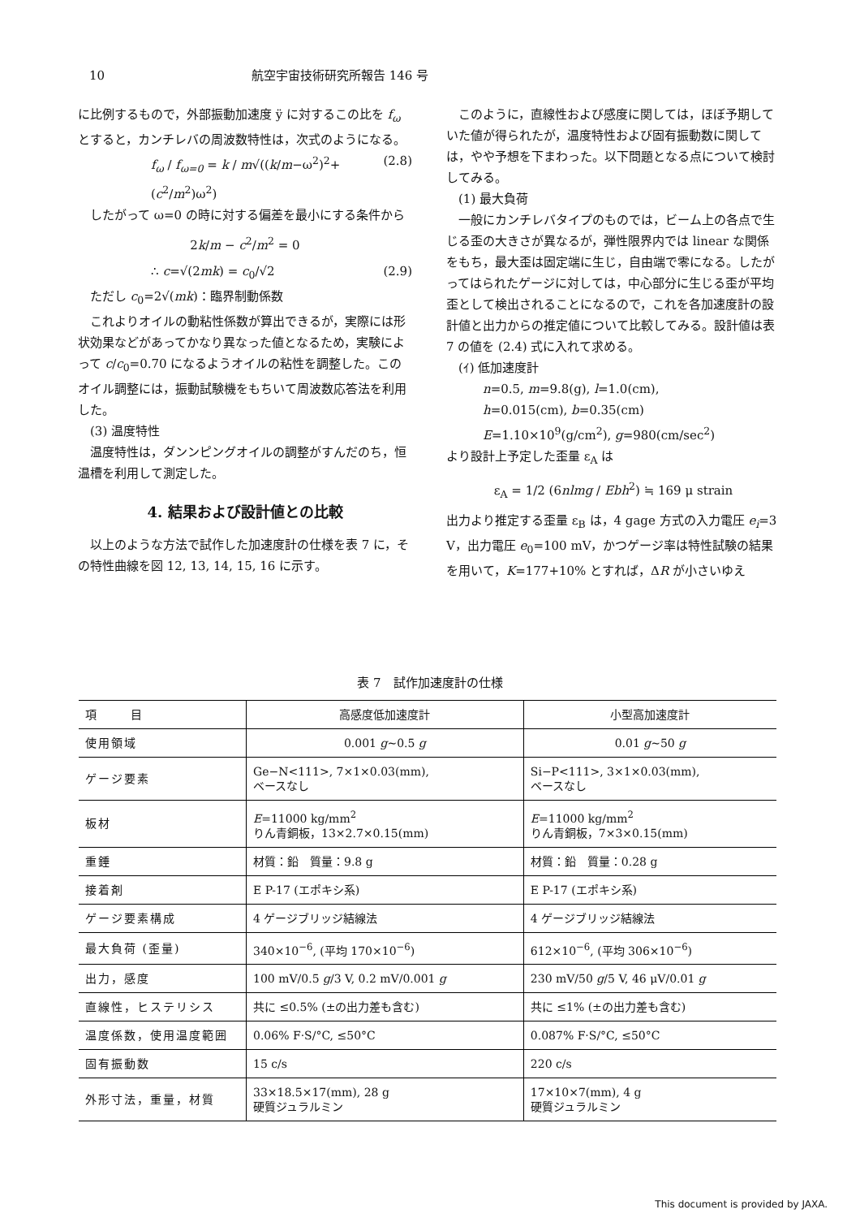10 航空宇宙技術研究所報告 146 号
に比例するもので，外部振動加速度 ÿ に対するこの比を f<sub>ω</sub> とすると，カンチレバの周波数特性は，次式のようになる。
f<sub>ω</sub> / f<sub>ω=0</sub> = k / m√((k/m−ω<sup>2</sup>)<sup>2</sup>+(c<sup>2</sup>/m<sup>2</sup>)ω<sup>2</sup>) (2.8)
したがって ω=0 の時に対する偏差を最小にする条件から
2k/m − c<sup>2</sup>/m<sup>2</sup> = 0
∴ c=√(2mk) = c<sub>0</sub>/√2 (2.9)
ただし c<sub>0</sub>=2√(mk)：臨界制動係数
これよりオイルの動粘性係数が算出できるが，実際には形状効果などがあってかなり異なった値となるため，実験によって c/c<sub>0</sub>=0.70 になるようオイルの粘性を調整した。このオイル調整には，振動試験機をもちいて周波数応答法を利用した。
(3) 温度特性
温度特性は，ダンンピングオイルの調整がすんだのち，恒温槽を利用して測定した。
4. 結果および設計値との比較
以上のような方法で試作した加速度計の仕様を表 7 に，その特性曲線を図 12, 13, 14, 15, 16 に示す。
このように，直線性および感度に関しては，ほぼ予期していた値が得られたが，温度特性および固有振動数に関しては，やや予想を下まわった。以下問題となる点について検討してみる。
(1) 最大負荷
一般にカンチレバタイプのものでは，ビーム上の各点で生じる歪の大きさが異なるが，弾性限界内では linear な関係をもち，最大歪は固定端に生じ，自由端で零になる。したがってはられたゲージに対しては，中心部分に生じる歪が平均歪として検出されることになるので，これを各加速度計の設計値と出力からの推定値について比較してみる。設計値は表 7 の値を (2.4) 式に入れて求める。
(ｲ) 低加速度計
n=0.5, m=9.8(g), l=1.0(cm),
h=0.015(cm), b=0.35(cm)
E=1.10×10<sup>9</sup>(g/cm<sup>2</sup>), g=980(cm/sec<sup>2</sup>)
より設計上予定した歪量 ε<sub>A</sub> は
ε<sub>A</sub> = 1/2 (6nlmg / Ebh<sup>2</sup>) ≒ 169 μ strain
出力より推定する歪量 ε<sub>B</sub> は，4 gage 方式の入力電圧 e<sub>i</sub>=3 V，出力電圧 e<sub>0</sub>=100 mV，かつゲージ率は特性試験の結果を用いて，K=177+10% とすれば，ΔR が小さいゆえ
表 7　試作加速度計の仕様
| 項 目 | 高感度低加速度計 | 小型高加速度計 |
| --- | --- | --- |
| 使用領域 | 0.001 g ∼0.5 g | 0.01 g ∼50 g |
| ゲージ要素 | Ge−N<111>, 7×1×0.03(mm), ベースなし | Si−P<111>, 3×1×0.03(mm), ベースなし |
| 板材 | E =11000 kg/mm<sup>2</sup> りん青銅板，13×2.7×0.15(mm) | E =11000 kg/mm<sup>2</sup> りん青銅板，7×3×0.15(mm) |
| 重錘 | 材質：鉛 質量：9.8 g | 材質：鉛 質量：0.28 g |
| 接着剤 | E P-17 (エポキシ系) | E P-17 (エポキシ系) |
| ゲージ要素構成 | 4 ゲージブリッジ結線法 | 4 ゲージブリッジ結線法 |
| 最大負荷 (歪量) | 340×10<sup>−6</sup>, (平均 170×10<sup>−6</sup>) | 612×10<sup>−6</sup>, (平均 306×10<sup>−6</sup>) |
| 出力，感度 | 100 mV/0.5 g /3 V, 0.2 mV/0.001 g | 230 mV/50 g /5 V, 46 μV/0.01 g |
| 直線性，ヒステリシス | 共に ≤0.5% (±の出力差も含む) | 共に ≤1% (±の出力差も含む) |
| 温度係数，使用温度範囲 | 0.06% F·S/°C, ≤50°C | 0.087% F·S/°C, ≤50°C |
| 固有振動数 | 15 c/s | 220 c/s |
| 外形寸法，重量，材質 | 33×18.5×17(mm), 28 g 硬質ジュラルミン | 17×10×7(mm), 4 g 硬質ジュラルミン |
This document is provided by JAXA.